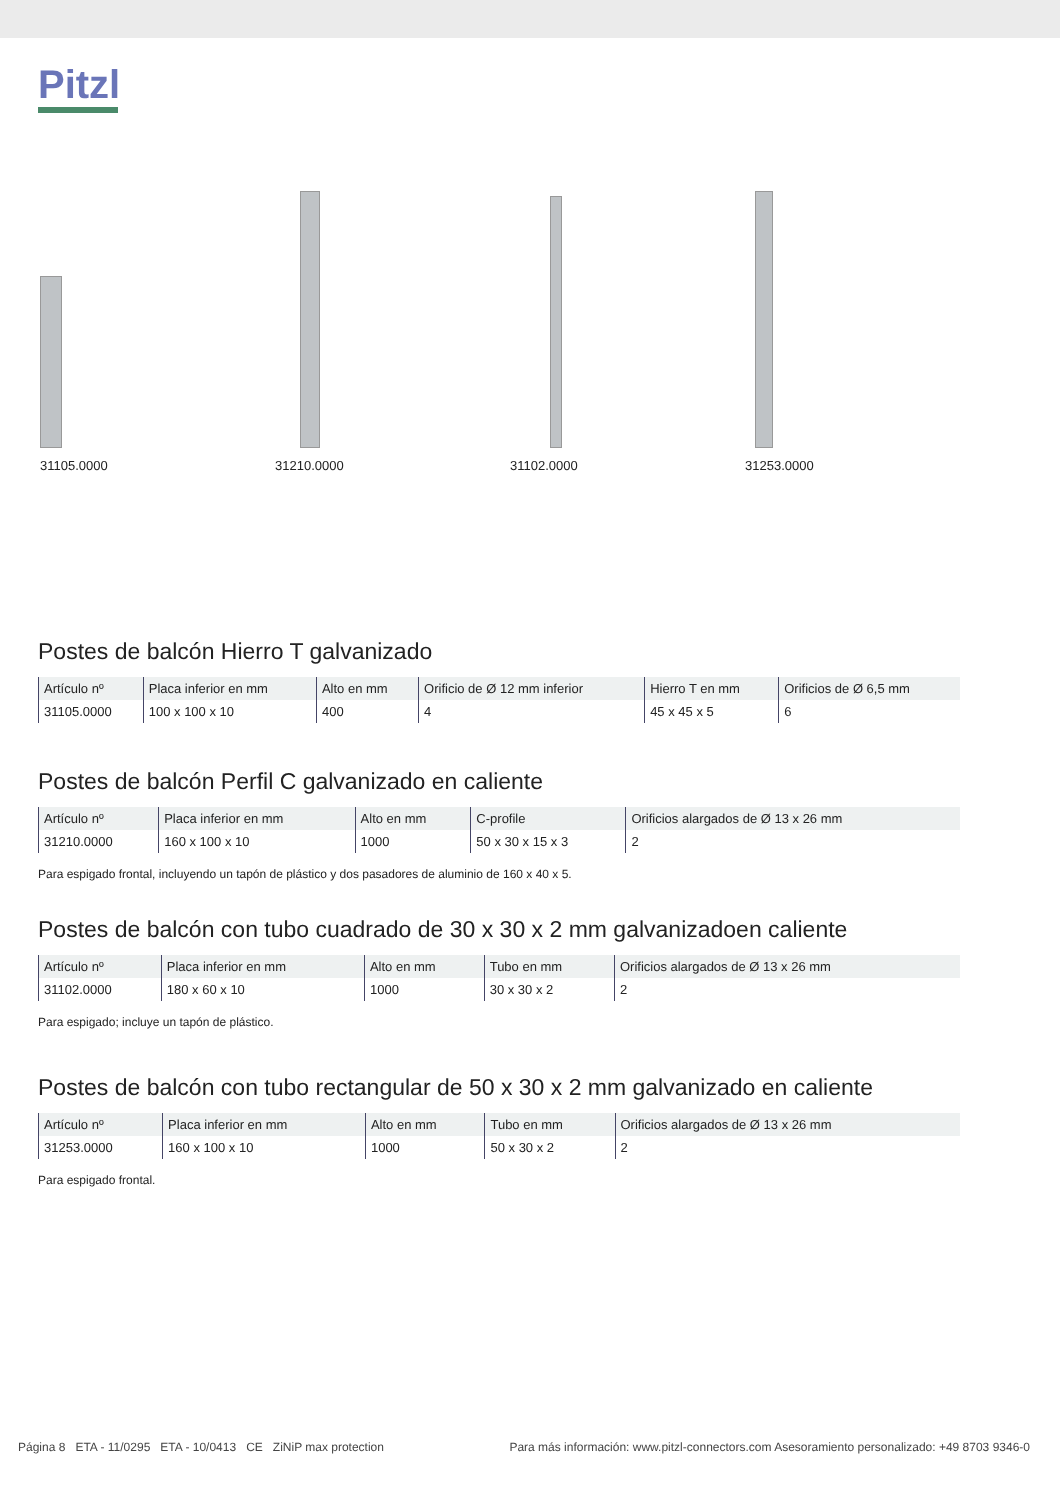Pitzl
31105.0000 31210.0000 31102.0000 31253.0000
Postes de balcón Hierro T galvanizado
| Artículo nº | Placa inferior en mm | Alto en mm | Orificio de Ø 12 mm inferior | Hierro T en mm | Orificios de Ø 6,5 mm |
| --- | --- | --- | --- | --- | --- |
| 31105.0000 | 100 x 100 x 10 | 400 | 4 | 45 x 45 x 5 | 6 |
Postes de balcón Perfil C galvanizado en caliente
| Artículo nº | Placa inferior en mm | Alto en mm | C-profile | Orificios alargados de Ø 13 x 26 mm |
| --- | --- | --- | --- | --- |
| 31210.0000 | 160 x 100 x 10 | 1000 | 50 x 30 x 15 x 3 | 2 |
Para espigado frontal, incluyendo un tapón de plástico y dos pasadores de aluminio de 160 x 40 x 5.
Postes de balcón con tubo cuadrado de 30 x 30 x 2 mm galvanizadoen caliente
| Artículo nº | Placa inferior en mm | Alto en mm | Tubo en mm | Orificios alargados de Ø 13 x 26 mm |
| --- | --- | --- | --- | --- |
| 31102.0000 | 180 x 60 x 10 | 1000 | 30 x 30 x 2 | 2 |
Para espigado; incluye un tapón de plástico.
Postes de balcón con tubo rectangular de 50 x 30 x 2 mm galvanizado en caliente
| Artículo nº | Placa inferior en mm | Alto en mm | Tubo en mm | Orificios alargados de Ø 13 x 26 mm |
| --- | --- | --- | --- | --- |
| 31253.0000 | 160 x 100 x 10 | 1000 | 50 x 30 x 2 | 2 |
Para espigado frontal.
Página 8 ETA - 11/0295 ETA - 10/0413 CE ZiNiP max protection Para más información: www.pitzl-connectors.com Asesoramiento personalizado: +49 8703 9346-0